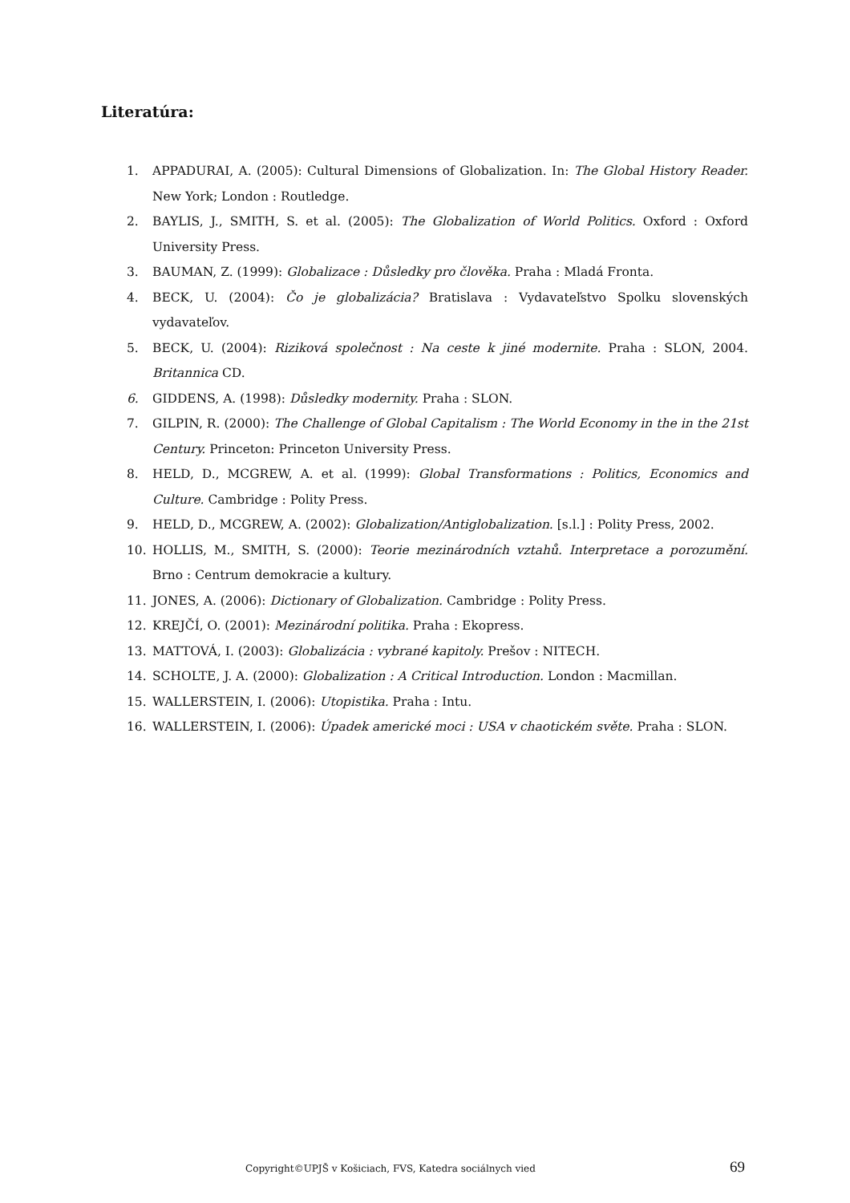Literatúra:
1. APPADURAI, A. (2005): Cultural Dimensions of Globalization. In: The Global History Reader. New York; London : Routledge.
2. BAYLIS, J., SMITH, S. et al. (2005): The Globalization of World Politics. Oxford : Oxford University Press.
3. BAUMAN, Z. (1999): Globalizace : Důsledky pro člověka. Praha : Mladá Fronta.
4. BECK, U. (2004): Čo je globalizácia? Bratislava : Vydavateľstvo Spolku slovenských vydavateľov.
5. BECK, U. (2004): Riziková společnost : Na ceste k jiné modernite. Praha : SLON, 2004. Britannica CD.
6. GIDDENS, A. (1998): Důsledky modernity. Praha : SLON.
7. GILPIN, R. (2000): The Challenge of Global Capitalism : The World Economy in the in the 21st Century. Princeton: Princeton University Press.
8. HELD, D., MCGREW, A. et al. (1999): Global Transformations : Politics, Economics and Culture. Cambridge : Polity Press.
9. HELD, D., MCGREW, A. (2002): Globalization/Antiglobalization. [s.l.] : Polity Press, 2002.
10. HOLLIS, M., SMITH, S. (2000): Teorie mezinárodních vztahů. Interpretace a porozumění. Brno : Centrum demokracie a kultury.
11. JONES, A. (2006): Dictionary of Globalization. Cambridge : Polity Press.
12. KREJČÍ, O. (2001): Mezinárodní politika. Praha : Ekopress.
13. MATTOVÁ, I. (2003): Globalizácia : vybrané kapitoly. Prešov : NITECH.
14. SCHOLTE, J. A. (2000): Globalization : A Critical Introduction. London : Macmillan.
15. WALLERSTEIN, I. (2006): Utopistika. Praha : Intu.
16. WALLERSTEIN, I. (2006): Úpadek americké moci : USA v chaotickém světe. Praha : SLON.
Copyright©UPJŠ v Košiciach, FVS, Katedra sociálnych vied 69